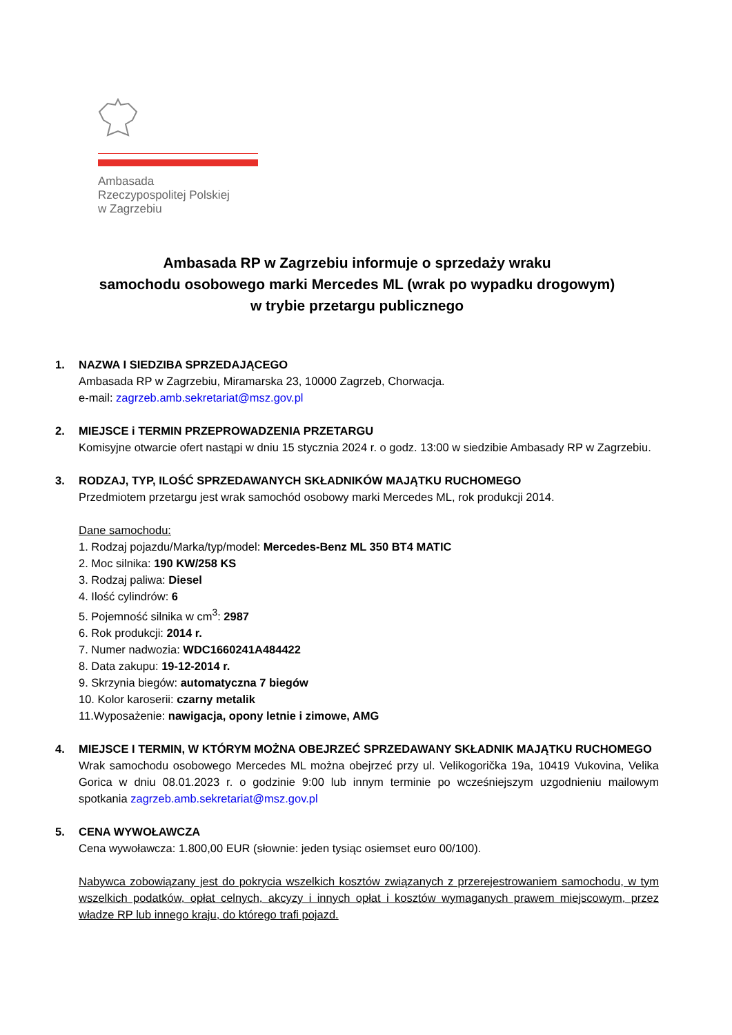Ambasada
Rzeczypospolitej Polskiej
w Zagrzebiu
Ambasada RP w Zagrzebiu informuje o sprzedaży wraku
samochodu osobowego marki Mercedes ML (wrak po wypadku drogowym)
w trybie przetargu publicznego
1. NAZWA I SIEDZIBA SPRZEDAJĄCEGO
Ambasada RP w Zagrzebiu, Miramarska 23, 10000 Zagrzeb, Chorwacja.
e-mail: zagrzeb.amb.sekretariat@msz.gov.pl
2. MIEJSCE i TERMIN PRZEPROWADZENIA PRZETARGU
Komisyjne otwarcie ofert nastąpi w dniu 15 stycznia 2024 r. o godz. 13:00 w siedzibie Ambasady RP w Zagrzebiu.
3. RODZAJ, TYP, ILOŚĆ SPRZEDAWANYCH SKŁADNIKÓW MAJĄTKU RUCHOMEGO
Przedmiotem przetargu jest wrak samochód osobowy marki Mercedes ML, rok produkcji 2014.
Dane samochodu:
1. Rodzaj pojazdu/Marka/typ/model: Mercedes-Benz ML 350 BT4 MATIC
2. Moc silnika: 190 KW/258 KS
3. Rodzaj paliwa: Diesel
4. Ilość cylindrów: 6
5. Pojemność silnika w cm<sup>3</sup>: 2987
6. Rok produkcji: 2014 r.
7. Numer nadwozia: WDC1660241A484422
8. Data zakupu: 19-12-2014 r.
9. Skrzynia biegów: automatyczna 7 biegów
10. Kolor karoserii: czarny metalik
11.Wyposażenie: nawigacja, opony letnie i zimowe, AMG
4. MIEJSCE I TERMIN, W KTÓRYM MOŻNA OBEJRZEĆ SPRZEDAWANY SKŁADNIK MAJĄTKU RUCHOMEGO
Wrak samochodu osobowego Mercedes ML można obejrzeć przy ul. Velikogorička 19a, 10419 Vukovina, Velika Gorica w dniu 08.01.2023 r. o godzinie 9:00 lub innym terminie po wcześniejszym uzgodnieniu mailowym spotkania zagrzeb.amb.sekretariat@msz.gov.pl
5. CENA WYWOŁAWCZA
Cena wywoławcza: 1.800,00 EUR (słownie: jeden tysiąc osiemset euro 00/100).
Nabywca zobowiązany jest do pokrycia wszelkich kosztów związanych z przerejestrowaniem samochodu, w tym wszelkich podatków, opłat celnych, akcyzy i innych opłat i kosztów wymaganych prawem miejscowym, przez władze RP lub innego kraju, do którego trafi pojazd.